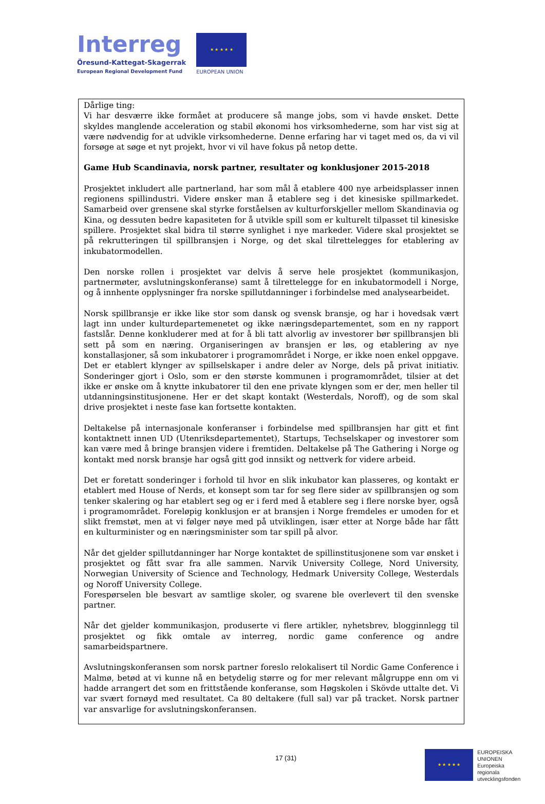Interreg
Öresund-Kattegat-Skagerrak
European Regional Development Fund
★ ★ ★ ★ ★
EUROPEAN UNION
Dårlige ting:
Vi har desværre ikke formået at producere så mange jobs, som vi havde ønsket. Dette skyldes manglende acceleration og stabil økonomi hos virksomhederne, som har vist sig at være nødvendig for at udvikle virksomhederne. Denne erfaring har vi taget med os, da vi vil forsøge at søge et nyt projekt, hvor vi vil have fokus på netop dette.
Game Hub Scandinavia, norsk partner, resultater og konklusjoner 2015-2018
Prosjektet inkludert alle partnerland, har som mål å etablere 400 nye arbeidsplasser innen regionens spillindustri. Videre ønsker man å etablere seg i det kinesiske spillmarkedet. Samarbeid over grensene skal styrke forståelsen av kulturforskjeller mellom Skandinavia og Kina, og dessuten bedre kapasiteten for å utvikle spill som er kulturelt tilpasset til kinesiske spillere. Prosjektet skal bidra til større synlighet i nye markeder. Videre skal prosjektet se på rekrutteringen til spillbransjen i Norge, og det skal tilrettelegges for etablering av inkubatormodellen.
Den norske rollen i prosjektet var delvis å serve hele prosjektet (kommunikasjon, partnermøter, avslutningskonferanse) samt å tilrettelegge for en inkubatormodell i Norge, og å innhente opplysninger fra norske spillutdanninger i forbindelse med analysearbeidet.
Norsk spillbransje er ikke like stor som dansk og svensk bransje, og har i hovedsak vært lagt inn under kulturdepartemenetet og ikke næringsdepartementet, som en ny rapport fastslår. Denne konkluderer med at for å bli tatt alvorlig av investorer bør spillbransjen bli sett på som en næring. Organiseringen av bransjen er løs, og etablering av nye konstallasjoner, så som inkubatorer i programområdet i Norge, er ikke noen enkel oppgave. Det er etablert klynger av spillselskaper i andre deler av Norge, dels på privat initiativ. Sonderinger gjort i Oslo, som er den største kommunen i programområdet, tilsier at det ikke er ønske om å knytte inkubatorer til den ene private klyngen som er der, men heller til utdanningsinstitusjonene. Her er det skapt kontakt (Westerdals, Noroff), og de som skal drive prosjektet i neste fase kan fortsette kontakten.
Deltakelse på internasjonale konferanser i forbindelse med spillbransjen har gitt et fint kontaktnett innen UD (Utenriksdepartementet), Startups, Techselskaper og investorer som kan være med å bringe bransjen videre i fremtiden. Deltakelse på The Gathering i Norge og kontakt med norsk bransje har også gitt god innsikt og nettverk for videre arbeid.
Det er foretatt sonderinger i forhold til hvor en slik inkubator kan plasseres, og kontakt er etablert med House of Nerds, et konsept som tar for seg flere sider av spillbransjen og som tenker skalering og har etablert seg og er i ferd med å etablere seg i flere norske byer, også i programområdet. Foreløpig konklusjon er at bransjen i Norge fremdeles er umoden for et slikt fremstøt, men at vi følger nøye med på utviklingen, især etter at Norge både har fått en kulturminister og en næringsminister som tar spill på alvor.
Når det gjelder spillutdanninger har Norge kontaktet de spillinstitusjonene som var ønsket i prosjektet og fått svar fra alle sammen. Narvik University College, Nord University, Norwegian University of Science and Technology, Hedmark University College, Westerdals og Noroff University College.
Forespørselen ble besvart av samtlige skoler, og svarene ble overlevert til den svenske partner.
Når det gjelder kommunikasjon, produserte vi flere artikler, nyhetsbrev, blogginnlegg til prosjektet og fikk omtale av interreg, nordic game conference og andre samarbeidspartnere.
Avslutningskonferansen som norsk partner foreslo relokalisert til Nordic Game Conference i Malmø, betød at vi kunne nå en betydelig større og for mer relevant målgruppe enn om vi hadde arrangert det som en frittstående konferanse, som Høgskolen i Skövde uttalte det. Vi var svært fornøyd med resultatet. Ca 80 deltakere (full sal) var på tracket. Norsk partner var ansvarlige for avslutningskonferansen.
17 (31)
★ ★ ★ ★ ★
EUROPEISKA
UNIONEN
Europeiska
regionala
utvecklingsfonden